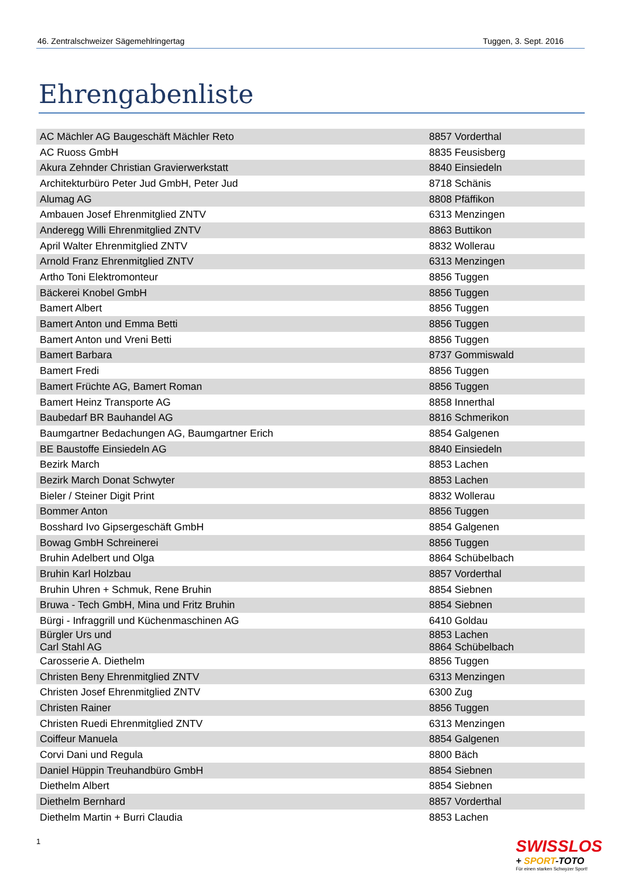46. Zentralschweizer Sägemehlringertag Tuggen, 3. Sept. 2016
Ehrengabenliste
| AC Mächler AG Baugeschäft Mächler Reto | 8857 Vorderthal |
| AC Ruoss GmbH | 8835 Feusisberg |
| Akura Zehnder Christian Gravierwerkstatt | 8840 Einsiedeln |
| Architekturbüro Peter Jud GmbH, Peter Jud | 8718 Schänis |
| Alumag AG | 8808 Pfäffikon |
| Ambauen Josef Ehrenmitglied ZNTV | 6313 Menzingen |
| Anderegg Willi Ehrenmitglied ZNTV | 8863 Buttikon |
| April Walter Ehrenmitglied ZNTV | 8832 Wollerau |
| Arnold Franz Ehrenmitglied ZNTV | 6313 Menzingen |
| Artho Toni Elektromonteur | 8856 Tuggen |
| Bäckerei Knobel GmbH | 8856 Tuggen |
| Bamert Albert | 8856 Tuggen |
| Bamert Anton und Emma Betti | 8856 Tuggen |
| Bamert Anton und Vreni Betti | 8856 Tuggen |
| Bamert Barbara | 8737 Gommiswald |
| Bamert Fredi | 8856 Tuggen |
| Bamert Früchte AG, Bamert Roman | 8856 Tuggen |
| Bamert Heinz Transporte AG | 8858 Innerthal |
| Baubedarf BR Bauhandel AG | 8816 Schmerikon |
| Baumgartner Bedachungen AG, Baumgartner Erich | 8854 Galgenen |
| BE Baustoffe Einsiedeln AG | 8840 Einsiedeln |
| Bezirk March | 8853 Lachen |
| Bezirk March Donat Schwyter | 8853 Lachen |
| Bieler / Steiner Digit Print | 8832 Wollerau |
| Bommer Anton | 8856 Tuggen |
| Bosshard Ivo Gipsergeschäft GmbH | 8854 Galgenen |
| Bowag GmbH Schreinerei | 8856 Tuggen |
| Bruhin Adelbert und Olga | 8864 Schübelbach |
| Bruhin Karl Holzbau | 8857 Vorderthal |
| Bruhin Uhren + Schmuk, Rene Bruhin | 8854 Siebnen |
| Bruwa - Tech GmbH, Mina und Fritz Bruhin | 8854 Siebnen |
| Bürgi - Infraggrill und Küchenmaschinen AG | 6410 Goldau |
| Bürgler Urs und Carl Stahl AG | 8853 Lachen 8864 Schübelbach |
| Carosserie A. Diethelm | 8856 Tuggen |
| Christen Beny Ehrenmitglied ZNTV | 6313 Menzingen |
| Christen Josef Ehrenmitglied ZNTV | 6300 Zug |
| Christen Rainer | 8856 Tuggen |
| Christen Ruedi Ehrenmitglied ZNTV | 6313 Menzingen |
| Coiffeur Manuela | 8854 Galgenen |
| Corvi Dani und Regula | 8800 Bäch |
| Daniel Hüppin Treuhandbüro GmbH | 8854 Siebnen |
| Diethelm Albert | 8854 Siebnen |
| Diethelm Bernhard | 8857 Vorderthal |
| Diethelm Martin + Burri Claudia | 8853 Lachen |
1
SWISSLOS
+ SPORT-TOTO
Für einen starken Schwyzer Sport!